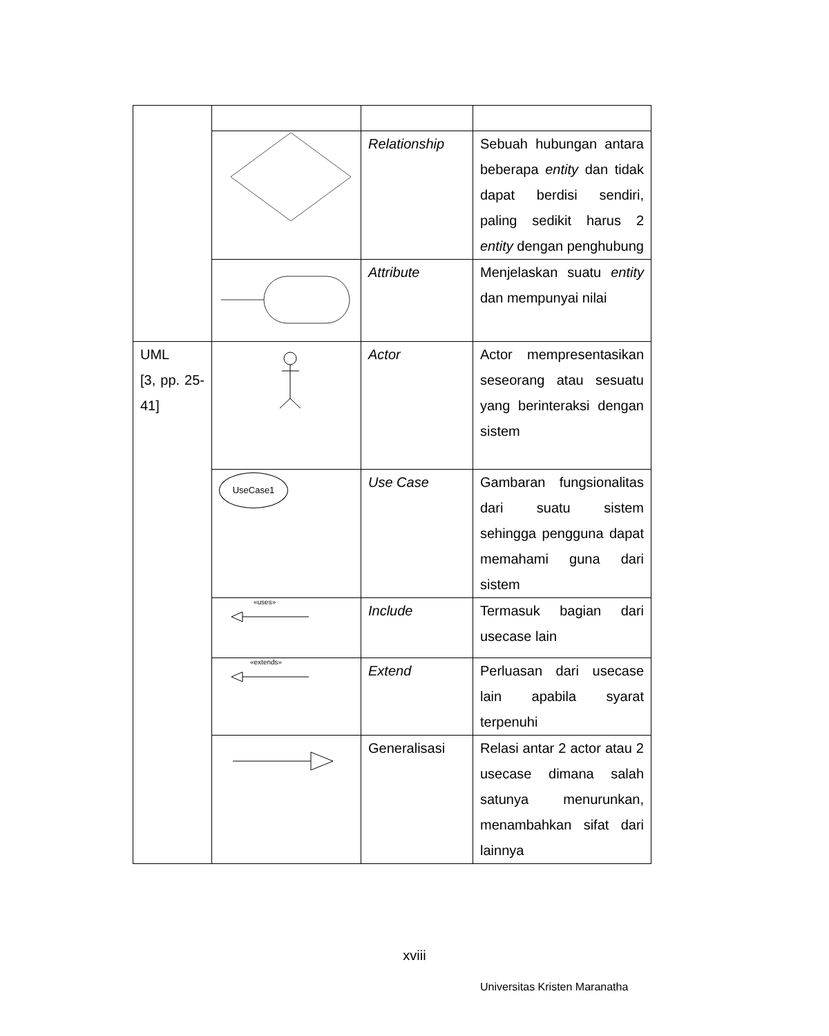| | | Relationship | Sebuah hubungan antara beberapa entity dan tidak dapat berdisi sendiri, paling sedikit harus 2 entity dengan penghubung |
| | | Attribute | Menjelaskan suatu entity dan mempunyai nilai |
| UML [3, pp. 25-41] | | Actor | Actor mempresentasikan seseorang atau sesuatu yang berinteraksi dengan sistem |
| | UseCase1 | Use Case | Gambaran fungsionalitas dari suatu sistem sehingga pengguna dapat memahami guna dari sistem |
| | «uses» | Include | Termasuk bagian dari usecase lain |
| | «extends» | Extend | Perluasan dari usecase lain apabila syarat terpenuhi |
| | | Generalisasi | Relasi antar 2 actor atau 2 usecase dimana salah satunya menurunkan, menambahkan sifat dari lainnya |
xviii
Universitas Kristen Maranatha